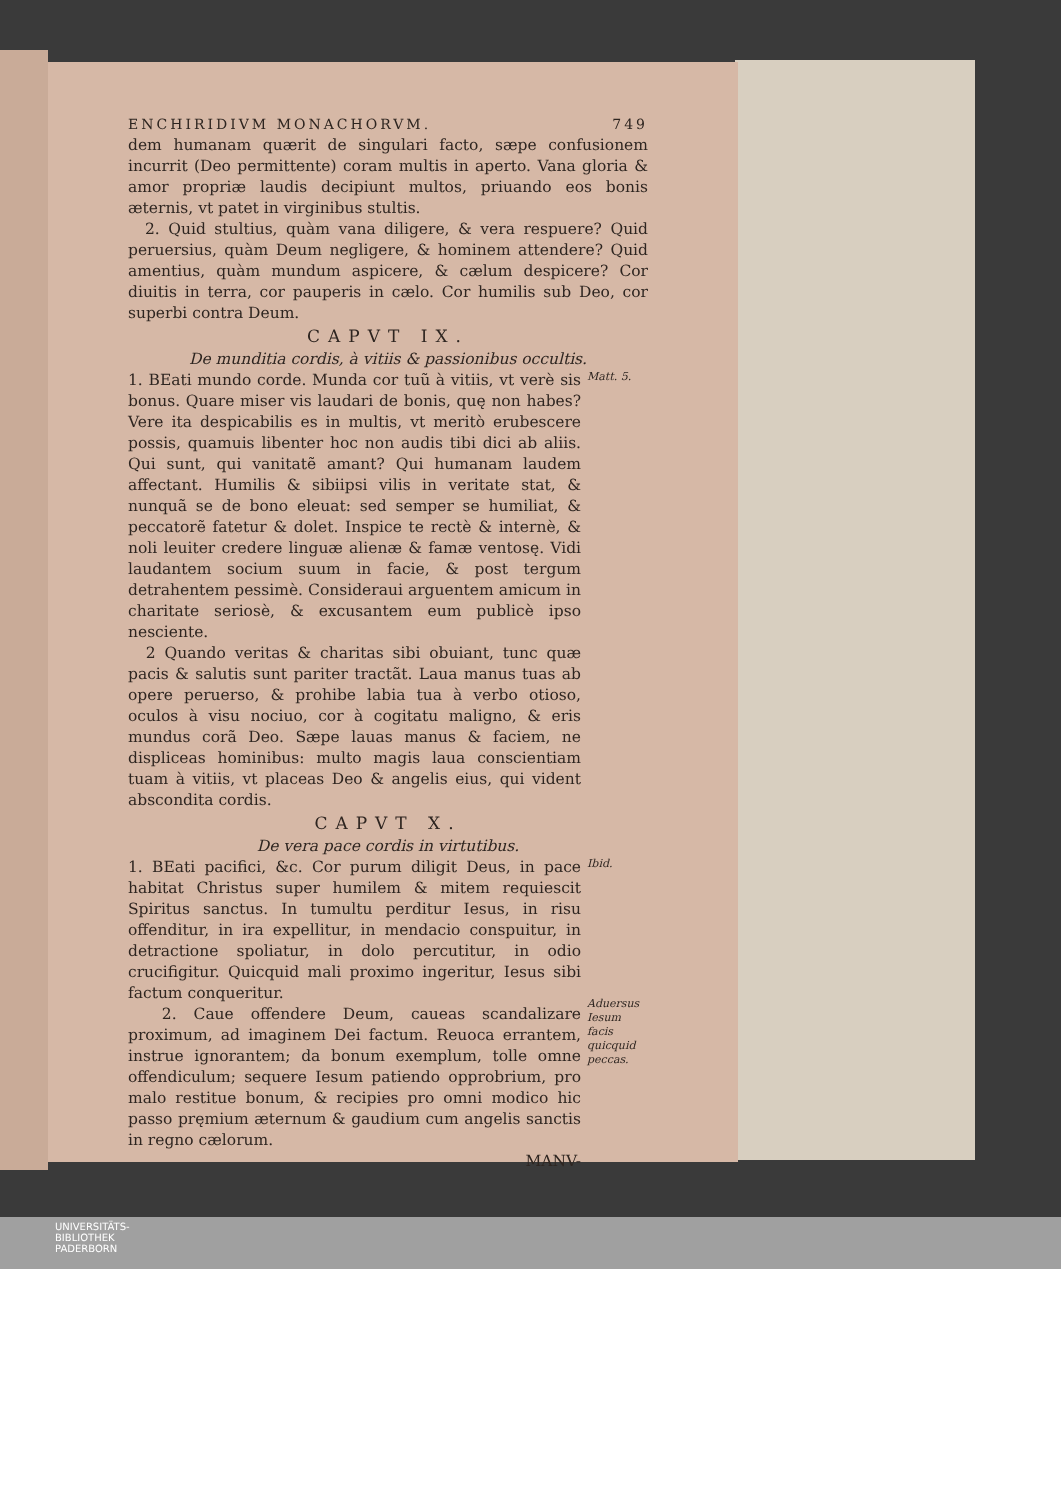ENCHIRIDIVM MONACHORVM. 749
dem humanam quærit de singulari facto, sæpe confusionem incurrit (Deo permittente) coram multis in aperto. Vana gloria & amor propriæ laudis decipiunt multos, priuando eos bonis æternis, vt patet in virginibus stultis.
2. Quid stultius, quàm vana diligere, & vera respuere? Quid peruersius, quàm Deum negligere, & hominem attendere? Quid amentius, quàm mundum aspicere, & cælum despicere? Cor diuitis in terra, cor pauperis in cælo. Cor humilis sub Deo, cor superbi contra Deum.
CAPVT IX.
De munditia cordis, à vitiis & passionibus occultis.
1. BEati mundo corde. Munda cor tuũ à vitiis, vt verè sis bonus. Quare miser vis laudari de bonis, quę non habes? Vere ita despicabilis es in multis, vt meritò erubescere possis, quamuis libenter hoc non audis tibi dici ab aliis. Qui sunt, qui vanitatẽ amant? Qui humanam laudem affectant. Humilis & sibiipsi vilis in veritate stat, & nunquã se de bono eleuat: sed semper se humiliat, & peccatorẽ fatetur & dolet. Inspice te rectè & internè, & noli leuiter credere linguæ alienæ & famæ ventosę. Vidi laudantem socium suum in facie, & post tergum detrahentem pessimè. Consideraui arguentem amicum in charitate seriosè, & excusantem eum publicè ipso nesciente.
2 Quando veritas & charitas sibi obuiant, tunc quæ pacis & salutis sunt pariter tractãt. Laua manus tuas ab opere peruerso, & prohibe labia tua à verbo otioso, oculos à visu nociuo, cor à cogitatu maligno, & eris mundus corã Deo. Sæpe lauas manus & faciem, ne displiceas hominibus: multo magis laua conscientiam tuam à vitiis, vt placeas Deo & angelis eius, qui vident abscondita cordis.
Matt. 5.
CAPVT X.
De vera pace cordis in virtutibus.
1. BEati pacifici, &c. Cor purum diligit Deus, in pace habitat Christus super humilem & mitem requiescit Spiritus sanctus. In tumultu perditur Iesus, in risu offenditur, in ira expellitur, in mendacio conspuitur, in detractione spoliatur, in dolo percutitur, in odio crucifigitur. Quicquid mali proximo ingeritur, Iesus sibi factum conqueritur.
2. Caue offendere Deum, caueas scandalizare proximum, ad imaginem Dei factum. Reuoca errantem, instrue ignorantem; da bonum exemplum, tolle omne offendiculum; sequere Iesum patiendo opprobrium, pro malo restitue bonum, & recipies pro omni modico hic passo pręmium æternum & gaudium cum angelis sanctis in regno cælorum.
MANV-
Ibid.
Aduersus Iesum facis quicquid peccas.
UNIVERSITÄTS-
BIBLIOTHEK
PADERBORN